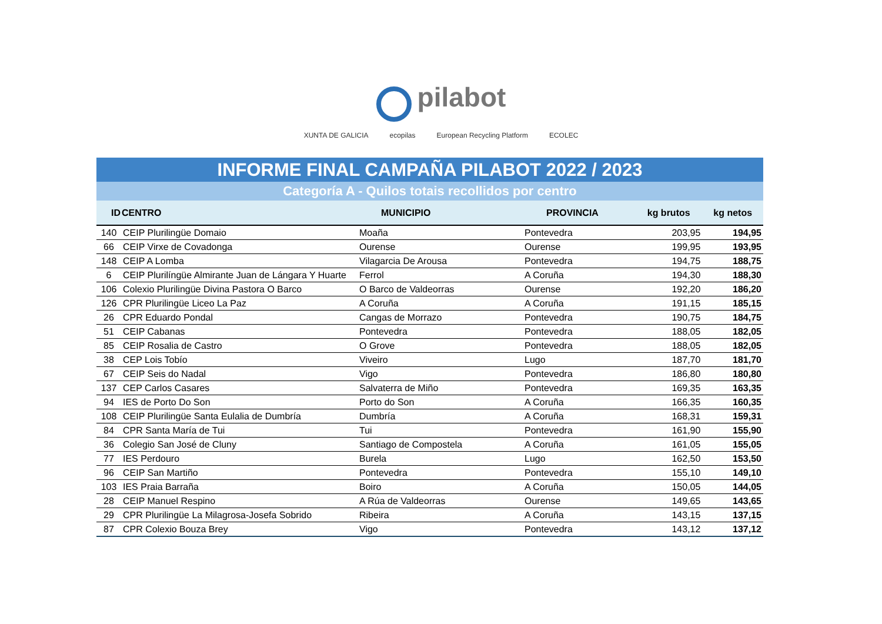pilabot
XUNTA DE GALICIA ecopilas European Recycling Platform ECOLEC
INFORME FINAL CAMPAÑA PILABOT 2022 / 2023
Categoría A - Quilos totais recollidos por centro
| ID | CENTRO | MUNICIPIO | PROVINCIA | kg brutos | kg netos |
| --- | --- | --- | --- | --- | --- |
| 140 | CEIP Plurilingüe Domaio | Moaña | Pontevedra | 203,95 | 194,95 |
| 66 | CEIP Virxe de Covadonga | Ourense | Ourense | 199,95 | 193,95 |
| 148 | CEIP A Lomba | Vilagarcia De Arousa | Pontevedra | 194,75 | 188,75 |
| 6 | CEIP Plurilíngüe Almirante Juan de Lángara Y Huarte | Ferrol | A Coruña | 194,30 | 188,30 |
| 106 | Colexio Plurilingüe Divina Pastora O Barco | O Barco de Valdeorras | Ourense | 192,20 | 186,20 |
| 126 | CPR Plurilingüe Liceo La Paz | A Coruña | A Coruña | 191,15 | 185,15 |
| 26 | CPR Eduardo Pondal | Cangas de Morrazo | Pontevedra | 190,75 | 184,75 |
| 51 | CEIP Cabanas | Pontevedra | Pontevedra | 188,05 | 182,05 |
| 85 | CEIP Rosalia de Castro | O Grove | Pontevedra | 188,05 | 182,05 |
| 38 | CEP Lois Tobío | Viveiro | Lugo | 187,70 | 181,70 |
| 67 | CEIP Seis do Nadal | Vigo | Pontevedra | 186,80 | 180,80 |
| 137 | CEP Carlos Casares | Salvaterra de Miño | Pontevedra | 169,35 | 163,35 |
| 94 | IES de Porto Do Son | Porto do Son | A Coruña | 166,35 | 160,35 |
| 108 | CEIP Plurilingüe Santa Eulalia de Dumbría | Dumbría | A Coruña | 168,31 | 159,31 |
| 84 | CPR Santa María de Tui | Tui | Pontevedra | 161,90 | 155,90 |
| 36 | Colegio San José de Cluny | Santiago de Compostela | A Coruña | 161,05 | 155,05 |
| 77 | IES Perdouro | Burela | Lugo | 162,50 | 153,50 |
| 96 | CEIP San Martiño | Pontevedra | Pontevedra | 155,10 | 149,10 |
| 103 | IES Praia Barraña | Boiro | A Coruña | 150,05 | 144,05 |
| 28 | CEIP Manuel Respino | A Rúa de Valdeorras | Ourense | 149,65 | 143,65 |
| 29 | CPR Plurilingüe La Milagrosa-Josefa Sobrido | Ribeira | A Coruña | 143,15 | 137,15 |
| 87 | CPR Colexio Bouza Brey | Vigo | Pontevedra | 143,12 | 137,12 |